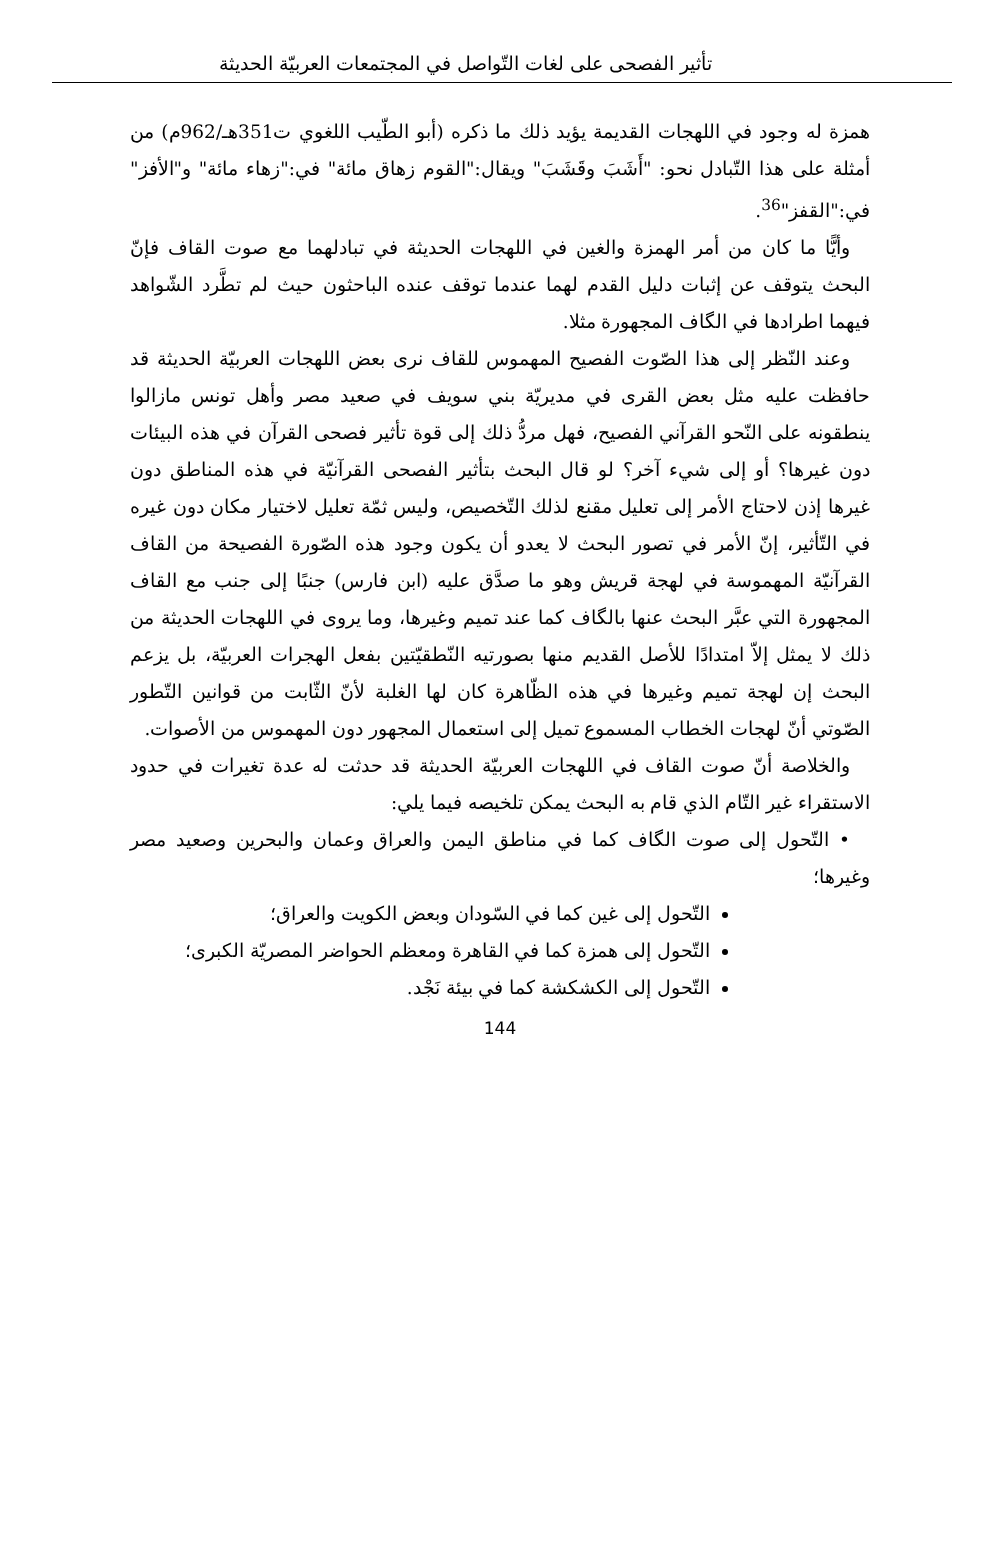تأثير الفصحى على لغات التّواصل في المجتمعات العربيّة الحديثة
همزة له وجود في اللهجات القديمة يؤيد ذلك ما ذكره (أبو الطّيب اللغوي ت351هـ/962م) من أمثلة على هذا التّبادل نحو: "أَشَبَ وقَشَبَ" ويقال:"القوم زهاق مائة" في:"زهاء مائة" و"الأفز" في:"القفز"<sup>36</sup>.
وأيًّا ما كان من أمر الهمزة والغين في اللهجات الحديثة في تبادلهما مع صوت القاف فإنّ البحث يتوقف عن إثبات دليل القدم لهما عندما توقف عنده الباحثون حيث لم تطَّرد الشّواهد فيهما اطرادها في الگاف المجهورة مثلا.
وعند النّظر إلى هذا الصّوت الفصيح المهموس للقاف نرى بعض اللهجات العربيّة الحديثة قد حافظت عليه مثل بعض القرى في مديريّة بني سويف في صعيد مصر وأهل تونس مازالوا ينطقونه على النّحو القرآني الفصيح، فهل مردُّ ذلك إلى قوة تأثير فصحى القرآن في هذه البيئات دون غيرها؟ أو إلى شيء آخر؟ لو قال البحث بتأثير الفصحى القرآنيّة في هذه المناطق دون غيرها إذن لاحتاج الأمر إلى تعليل مقنع لذلك التّخصيص، وليس ثمّة تعليل لاختيار مكان دون غيره في التّأثير، إنّ الأمر في تصور البحث لا يعدو أن يكون وجود هذه الصّورة الفصيحة من القاف القرآنيّة المهموسة في لهجة قريش وهو ما صدَّق عليه (ابن فارس) جنبًا إلى جنب مع القاف المجهورة التي عبَّر البحث عنها بالگاف كما عند تميم وغيرها، وما يروى في اللهجات الحديثة من ذلك لا يمثل إلاّ امتدادًا للأصل القديم منها بصورتيه النّطقيّتين بفعل الهجرات العربيّة، بل يزعم البحث إن لهجة تميم وغيرها في هذه الظّاهرة كان لها الغلبة لأنّ الثّابت من قوانين التّطور الصّوتي أنّ لهجات الخطاب المسموع تميل إلى استعمال المجهور دون المهموس من الأصوات.
والخلاصة أنّ صوت القاف في اللهجات العربيّة الحديثة قد حدثت له عدة تغيرات في حدود الاستقراء غير التّام الذي قام به البحث يمكن تلخيصه فيما يلي:
• التّحول إلى صوت الگاف كما في مناطق اليمن والعراق وعمان والبحرين وصعيد مصر وغيرها؛
التّحول إلى غين كما في السّودان وبعض الكويت والعراق؛
التّحول إلى همزة كما في القاهرة ومعظم الحواضر المصريّة الكبرى؛
التّحول إلى الكشكشة كما في بيئة نَجْد.
144